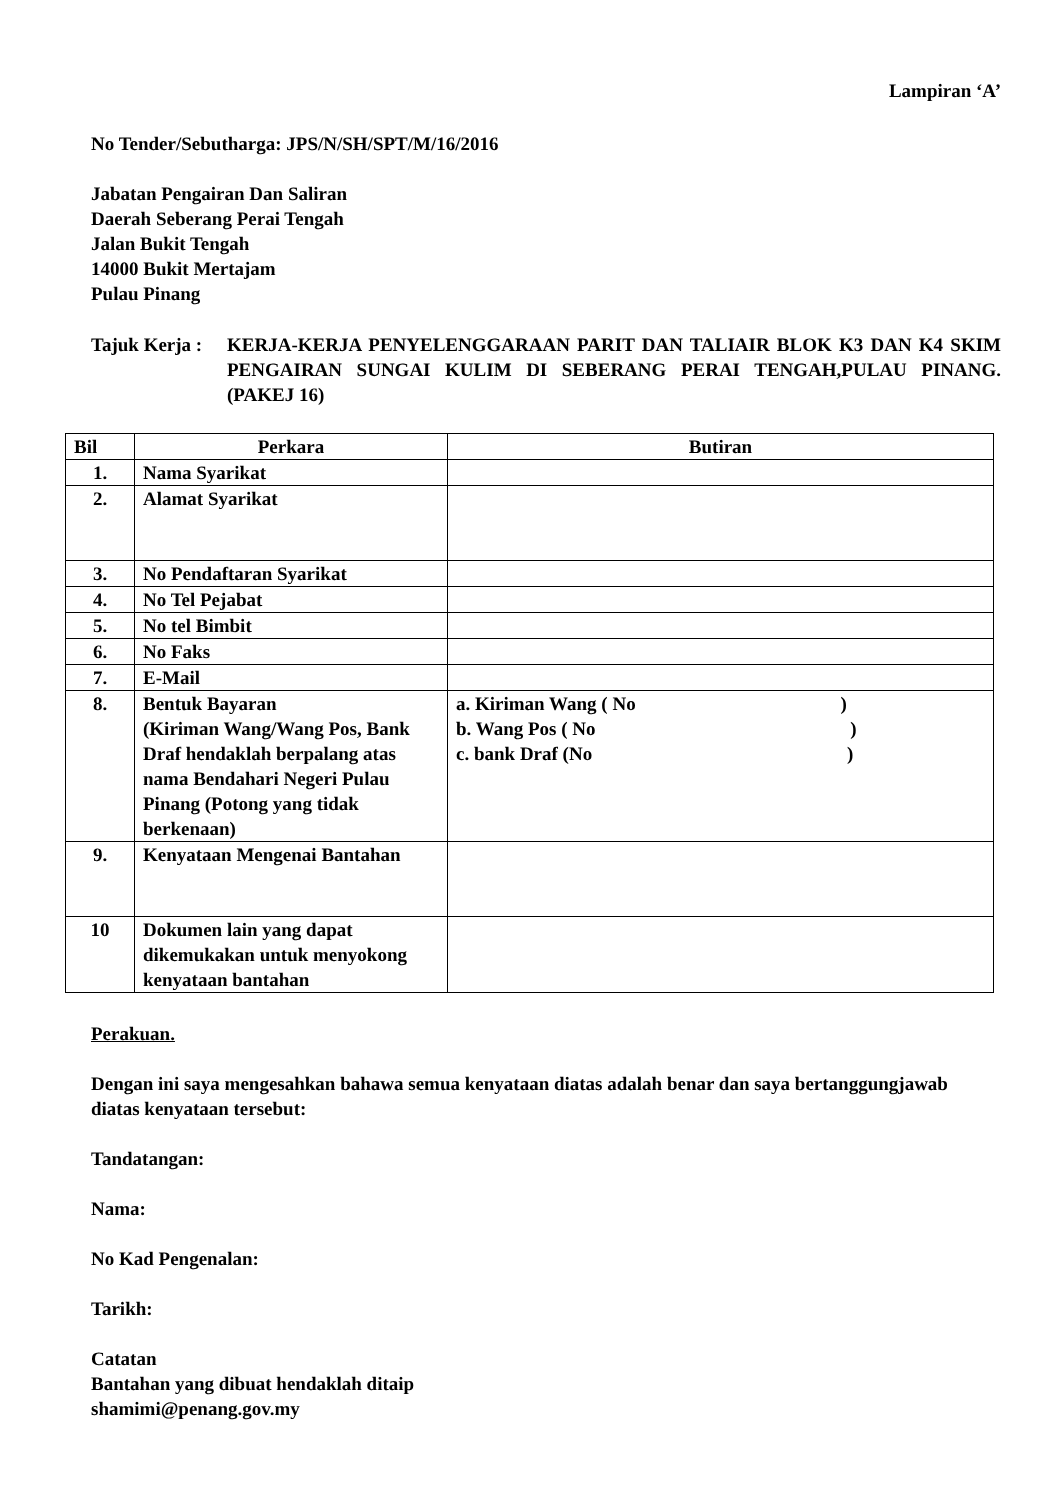Lampiran ‘A’
No Tender/Sebutharga: JPS/N/SH/SPT/M/16/2016
Jabatan Pengairan Dan Saliran
Daerah Seberang Perai Tengah
Jalan Bukit Tengah
14000 Bukit Mertajam
Pulau Pinang
Tajuk Kerja :
KERJA-KERJA PENYELENGGARAAN PARIT DAN TALIAIR BLOK K3 DAN K4 SKIM PENGAIRAN SUNGAI KULIM DI SEBERANG PERAI TENGAH,PULAU PINANG. (PAKEJ 16)
| Bil | Perkara | Butiran |
| --- | --- | --- |
| 1. | Nama Syarikat | |
| 2. | Alamat Syarikat | |
| 3. | No Pendaftaran Syarikat | |
| 4. | No Tel Pejabat | |
| 5. | No tel Bimbit | |
| 6. | No Faks | |
| 7. | E-Mail | |
| 8. | Bentuk Bayaran (Kiriman Wang/Wang Pos, Bank Draf hendaklah berpalang atas nama Bendahari Negeri Pulau Pinang (Potong yang tidak berkenaan) | a. Kiriman Wang ( No ) b. Wang Pos ( No ) c. bank Draf (No ) |
| 9. | Kenyataan Mengenai Bantahan | |
| 10 | Dokumen lain yang dapat dikemukakan untuk menyokong kenyataan bantahan | |
Perakuan.
Dengan ini saya mengesahkan bahawa semua kenyataan diatas adalah benar dan saya bertanggungjawab diatas kenyataan tersebut:
Tandatangan:
Nama:
No Kad Pengenalan:
Tarikh:
Catatan
Bantahan yang dibuat hendaklah ditaip
shamimi@penang.gov.my